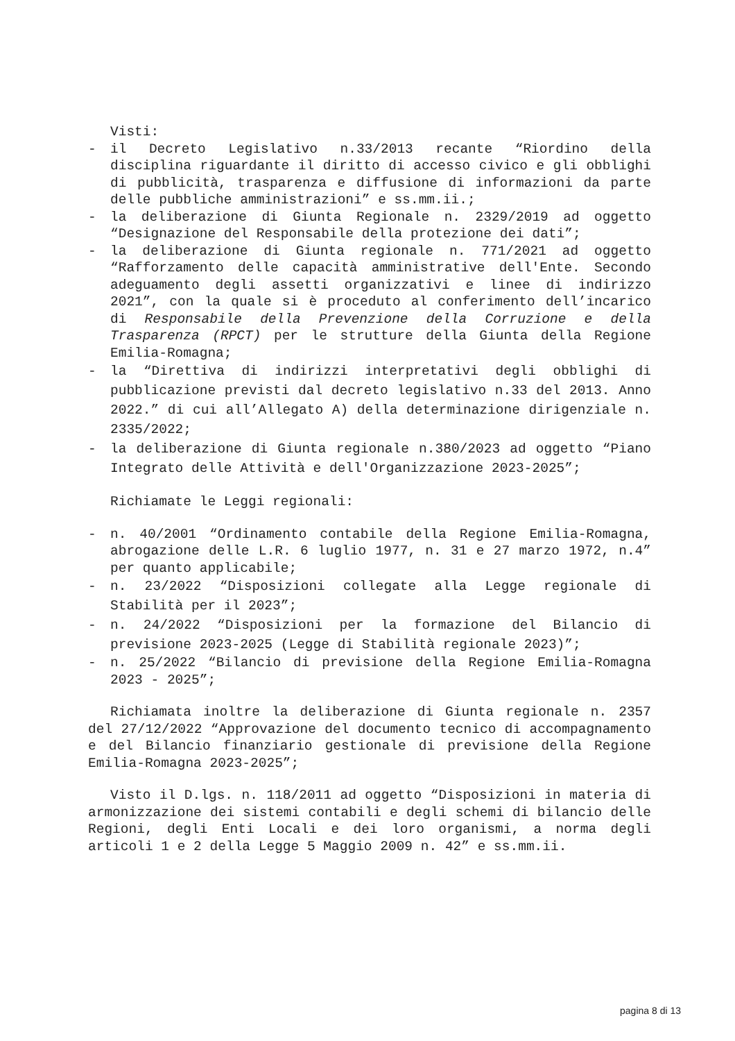Visti:
- il Decreto Legislativo n.33/2013 recante “Riordino della disciplina riguardante il diritto di accesso civico e gli obblighi di pubblicità, trasparenza e diffusione di informazioni da parte delle pubbliche amministrazioni” e ss.mm.ii.;
- la deliberazione di Giunta Regionale n. 2329/2019 ad oggetto “Designazione del Responsabile della protezione dei dati”;
- la deliberazione di Giunta regionale n. 771/2021 ad oggetto “Rafforzamento delle capacità amministrative dell'Ente. Secondo adeguamento degli assetti organizzativi e linee di indirizzo 2021”, con la quale si è proceduto al conferimento dell’incarico di Responsabile della Prevenzione della Corruzione e della Trasparenza (RPCT) per le strutture della Giunta della Regione Emilia-Romagna;
- la “Direttiva di indirizzi interpretativi degli obblighi di pubblicazione previsti dal decreto legislativo n.33 del 2013. Anno 2022.” di cui all’Allegato A) della determinazione dirigenziale n. 2335/2022;
- la deliberazione di Giunta regionale n.380/2023 ad oggetto “Piano Integrato delle Attività e dell'Organizzazione 2023-2025”;
Richiamate le Leggi regionali:
- n. 40/2001 “Ordinamento contabile della Regione Emilia-Romagna, abrogazione delle L.R. 6 luglio 1977, n. 31 e 27 marzo 1972, n.4” per quanto applicabile;
- n. 23/2022 “Disposizioni collegate alla Legge regionale di Stabilità per il 2023”;
- n. 24/2022 “Disposizioni per la formazione del Bilancio di previsione 2023-2025 (Legge di Stabilità regionale 2023)”;
- n. 25/2022 “Bilancio di previsione della Regione Emilia-Romagna 2023 - 2025”;
Richiamata inoltre la deliberazione di Giunta regionale n. 2357 del 27/12/2022 “Approvazione del documento tecnico di accompagnamento e del Bilancio finanziario gestionale di previsione della Regione Emilia-Romagna 2023-2025”;
Visto il D.lgs. n. 118/2011 ad oggetto “Disposizioni in materia di armonizzazione dei sistemi contabili e degli schemi di bilancio delle Regioni, degli Enti Locali e dei loro organismi, a norma degli articoli 1 e 2 della Legge 5 Maggio 2009 n. 42” e ss.mm.ii.
pagina 8 di 13